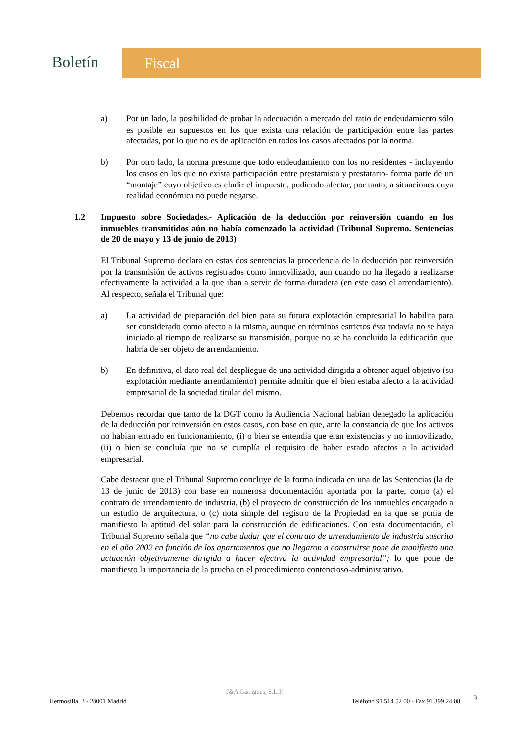Boletín
Fiscal
a) Por un lado, la posibilidad de probar la adecuación a mercado del ratio de endeudamiento sólo es posible en supuestos en los que exista una relación de participación entre las partes afectadas, por lo que no es de aplicación en todos los casos afectados por la norma.
b) Por otro lado, la norma presume que todo endeudamiento con los no residentes - incluyendo los casos en los que no exista participación entre prestamista y prestatario- forma parte de un “montaje” cuyo objetivo es eludir el impuesto, pudiendo afectar, por tanto, a situaciones cuya realidad económica no puede negarse.
1.2 Impuesto sobre Sociedades.- Aplicación de la deducción por reinversión cuando en los inmuebles transmitidos aún no había comenzado la actividad (Tribunal Supremo. Sentencias de 20 de mayo y 13 de junio de 2013)
El Tribunal Supremo declara en estas dos sentencias la procedencia de la deducción por reinversión por la transmisión de activos registrados como inmovilizado, aun cuando no ha llegado a realizarse efectivamente la actividad a la que iban a servir de forma duradera (en este caso el arrendamiento). Al respecto, señala el Tribunal que:
a) La actividad de preparación del bien para su futura explotación empresarial lo habilita para ser considerado como afecto a la misma, aunque en términos estrictos ésta todavía no se haya iniciado al tiempo de realizarse su transmisión, porque no se ha concluido la edificación que habría de ser objeto de arrendamiento.
b) En definitiva, el dato real del despliegue de una actividad dirigida a obtener aquel objetivo (su explotación mediante arrendamiento) permite admitir que el bien estaba afecto a la actividad empresarial de la sociedad titular del mismo.
Debemos recordar que tanto de la DGT como la Audiencia Nacional habían denegado la aplicación de la deducción por reinversión en estos casos, con base en que, ante la constancia de que los activos no habían entrado en funcionamiento, (i) o bien se entendía que eran existencias y no inmovilizado, (ii) o bien se concluía que no se cumplía el requisito de haber estado afectos a la actividad empresarial.
Cabe destacar que el Tribunal Supremo concluye de la forma indicada en una de las Sentencias (la de 13 de junio de 2013) con base en numerosa documentación aportada por la parte, como (a) el contrato de arrendamiento de industria, (b) el proyecto de construcción de los inmuebles encargado a un estudio de arquitectura, o (c) nota simple del registro de la Propiedad en la que se ponía de manifiesto la aptitud del solar para la construcción de edificaciones. Con esta documentación, el Tribunal Supremo señala que “no cabe dudar que el contrato de arrendamiento de industria suscrito en el año 2002 en función de los apartamentos que no llegaron a construirse pone de manifiesto una actuación objetivamente dirigida a hacer efectiva la actividad empresarial”; lo que pone de manifiesto la importancia de la prueba en el procedimiento contencioso-administrativo.
J&A Garrigues, S.L.P.
Hermosilla, 3 - 28001 Madrid Teléfono 91 514 52 00 - Fax 91 399 24 08
3